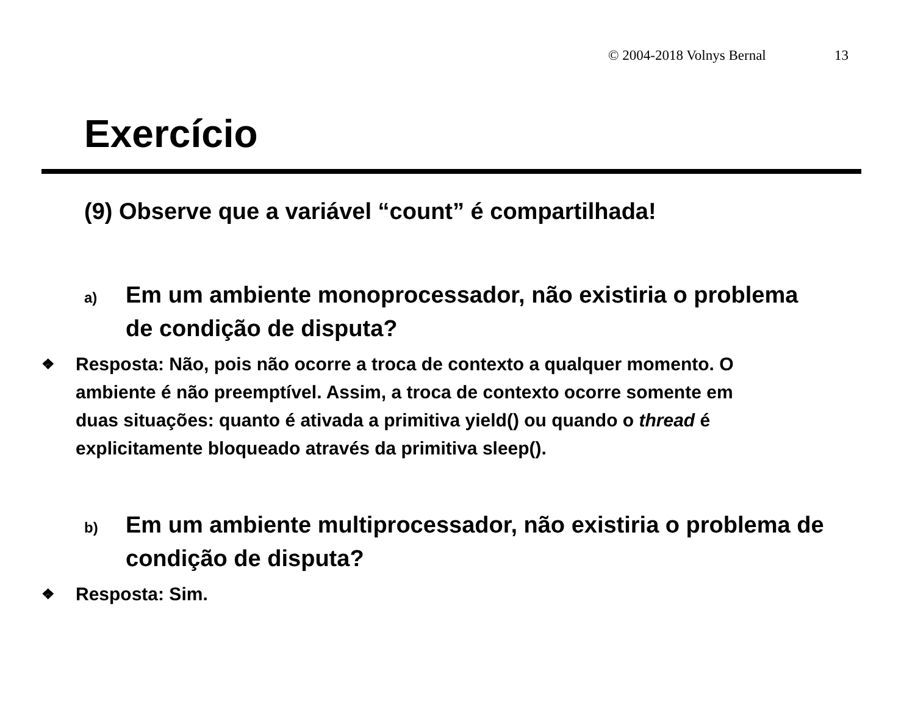© 2004-2018 Volnys Bernal 13
Exercício
(9) Observe que a variável “count” é compartilhada!
a)
Em um ambiente monoprocessador, não existiria o problema de condição de disputa?
❖
Resposta: Não, pois não ocorre a troca de contexto a qualquer momento. O ambiente é não preemptível. Assim, a troca de contexto ocorre somente em duas situações: quanto é ativada a primitiva yield() ou quando o thread é explicitamente bloqueado através da primitiva sleep().
b)
Em um ambiente multiprocessador, não existiria o problema de condição de disputa?
❖
Resposta: Sim.